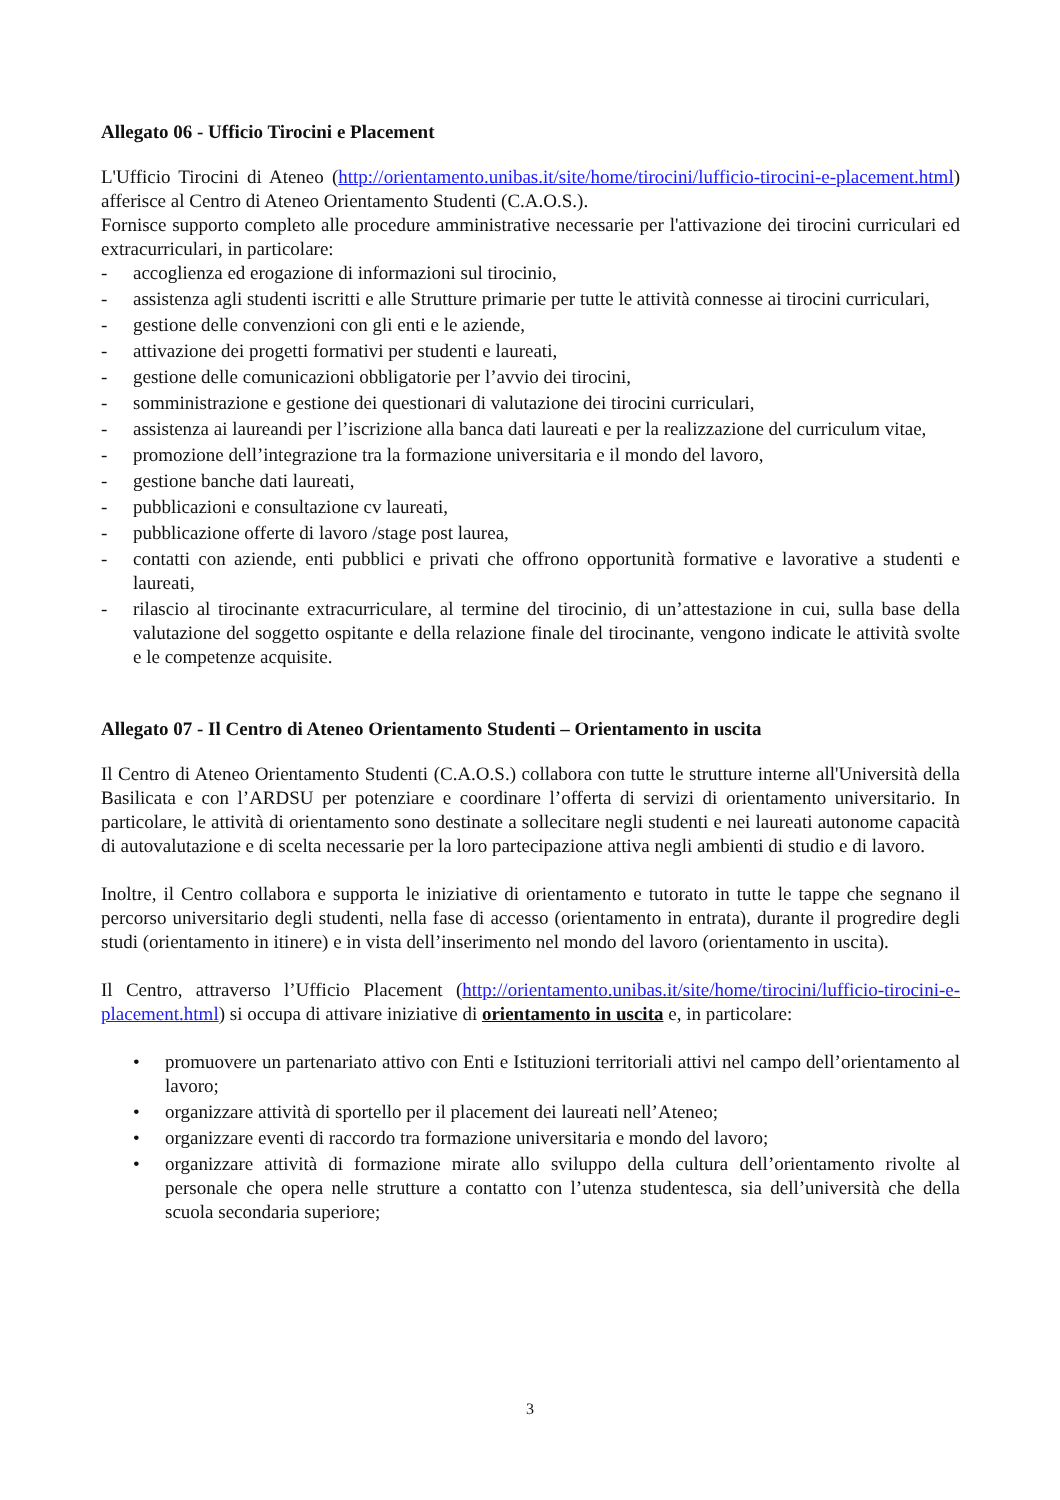Allegato 06 - Ufficio Tirocini e Placement
L'Ufficio Tirocini di Ateneo (http://orientamento.unibas.it/site/home/tirocini/lufficio-tirocini-e-placement.html) afferisce al Centro di Ateneo Orientamento Studenti (C.A.O.S.).
Fornisce supporto completo alle procedure amministrative necessarie per l'attivazione dei tirocini curriculari ed extracurriculari, in particolare:
- accoglienza ed erogazione di informazioni sul tirocinio,
- assistenza agli studenti iscritti e alle Strutture primarie per tutte le attività connesse ai tirocini curriculari,
- gestione delle convenzioni con gli enti e le aziende,
- attivazione dei progetti formativi per studenti e laureati,
- gestione delle comunicazioni obbligatorie per l’avvio dei tirocini,
- somministrazione e gestione dei questionari di valutazione dei tirocini curriculari,
- assistenza ai laureandi per l’iscrizione alla banca dati laureati e per la realizzazione del curriculum vitae,
- promozione dell’integrazione tra la formazione universitaria e il mondo del lavoro,
- gestione banche dati laureati,
- pubblicazioni e consultazione cv laureati,
- pubblicazione offerte di lavoro /stage post laurea,
- contatti con aziende, enti pubblici e privati che offrono opportunità formative e lavorative a studenti e laureati,
- rilascio al tirocinante extracurriculare, al termine del tirocinio, di un’attestazione in cui, sulla base della valutazione del soggetto ospitante e della relazione finale del tirocinante, vengono indicate le attività svolte e le competenze acquisite.
Allegato 07 - Il Centro di Ateneo Orientamento Studenti – Orientamento in uscita
Il Centro di Ateneo Orientamento Studenti (C.A.O.S.) collabora con tutte le strutture interne all'Università della Basilicata e con l’ARDSU per potenziare e coordinare l’offerta di servizi di orientamento universitario. In particolare, le attività di orientamento sono destinate a sollecitare negli studenti e nei laureati autonome capacità di autovalutazione e di scelta necessarie per la loro partecipazione attiva negli ambienti di studio e di lavoro.
Inoltre, il Centro collabora e supporta le iniziative di orientamento e tutorato in tutte le tappe che segnano il percorso universitario degli studenti, nella fase di accesso (orientamento in entrata), durante il progredire degli studi (orientamento in itinere) e in vista dell’inserimento nel mondo del lavoro (orientamento in uscita).
Il Centro, attraverso l’Ufficio Placement (http://orientamento.unibas.it/site/home/tirocini/lufficio-tirocini-e-placement.html) si occupa di attivare iniziative di orientamento in uscita e, in particolare:
• promuovere un partenariato attivo con Enti e Istituzioni territoriali attivi nel campo dell’orientamento al lavoro;
• organizzare attività di sportello per il placement dei laureati nell’Ateneo;
• organizzare eventi di raccordo tra formazione universitaria e mondo del lavoro;
• organizzare attività di formazione mirate allo sviluppo della cultura dell’orientamento rivolte al personale che opera nelle strutture a contatto con l’utenza studentesca, sia dell’università che della scuola secondaria superiore;
3